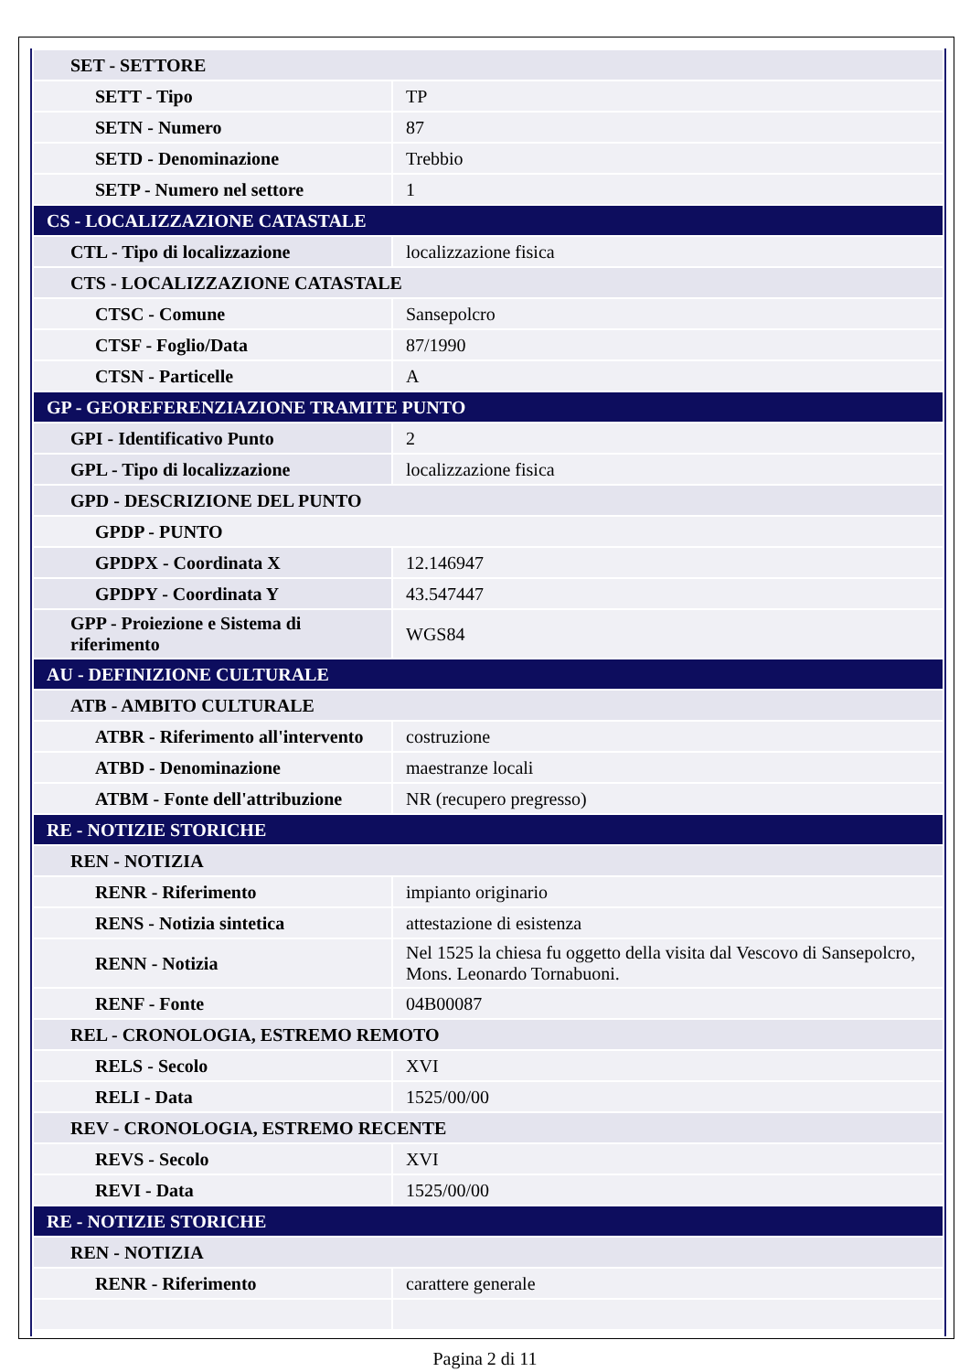| SET - SETTORE | |
| SETT - Tipo | TP |
| SETN - Numero | 87 |
| SETD - Denominazione | Trebbio |
| SETP - Numero nel settore | 1 |
| CS - LOCALIZZAZIONE CATASTALE | |
| CTL - Tipo di localizzazione | localizzazione fisica |
| CTS - LOCALIZZAZIONE CATASTALE | |
| CTSC - Comune | Sansepolcro |
| CTSF - Foglio/Data | 87/1990 |
| CTSN - Particelle | A |
| GP - GEOREFERENZIAZIONE TRAMITE PUNTO | |
| GPI - Identificativo Punto | 2 |
| GPL - Tipo di localizzazione | localizzazione fisica |
| GPD - DESCRIZIONE DEL PUNTO | |
| GPDP - PUNTO | |
| GPDPX - Coordinata X | 12.146947 |
| GPDPY - Coordinata Y | 43.547447 |
| GPP - Proiezione e Sistema di riferimento | WGS84 |
| AU - DEFINIZIONE CULTURALE | |
| ATB - AMBITO CULTURALE | |
| ATBR - Riferimento all'intervento | costruzione |
| ATBD - Denominazione | maestranze locali |
| ATBM - Fonte dell'attribuzione | NR (recupero pregresso) |
| RE - NOTIZIE STORICHE | |
| REN - NOTIZIA | |
| RENR - Riferimento | impianto originario |
| RENS - Notizia sintetica | attestazione di esistenza |
| RENN - Notizia | Nel 1525 la chiesa fu oggetto della visita dal Vescovo di Sansepolcro, Mons. Leonardo Tornabuoni. |
| RENF - Fonte | 04B00087 |
| REL - CRONOLOGIA, ESTREMO REMOTO | |
| RELS - Secolo | XVI |
| RELI - Data | 1525/00/00 |
| REV - CRONOLOGIA, ESTREMO RECENTE | |
| REVS - Secolo | XVI |
| REVI - Data | 1525/00/00 |
| RE - NOTIZIE STORICHE | |
| REN - NOTIZIA | |
| RENR - Riferimento | carattere generale |
Pagina 2 di 11